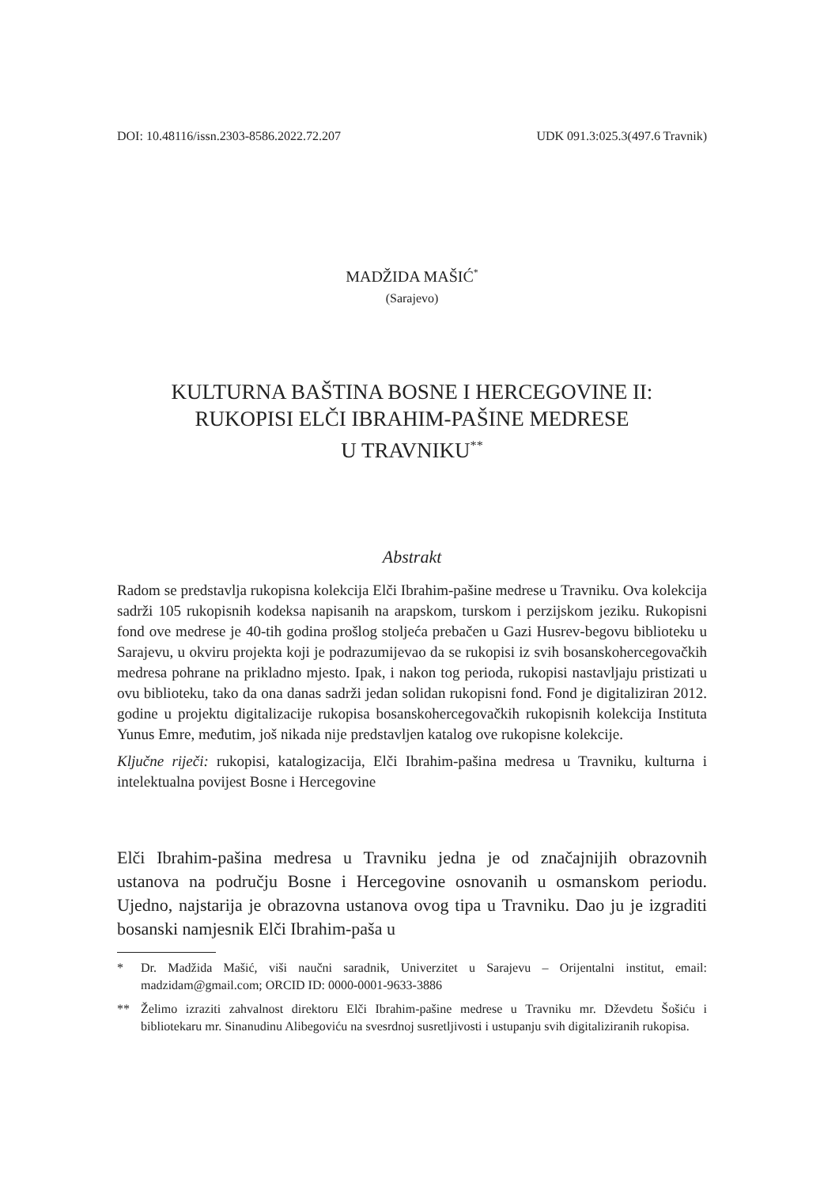DOI: 10.48116/issn.2303-8586.2022.72.207 UDK 091.3:025.3(497.6 Travnik)
MADŽIDA MAŠIĆ<sup>*</sup>
(Sarajevo)
KULTURNA BAŠTINA BOSNE I HERCEGOVINE II:
RUKOPISI ELČI IBRAHIM-PAŠINE MEDRESE
U TRAVNIKU<sup>**</sup>
Abstrakt
Radom se predstavlja rukopisna kolekcija Elči Ibrahim-pašine medrese u Travniku. Ova kolekcija sadrži 105 rukopisnih kodeksa napisanih na arapskom, turskom i perzijskom jeziku. Rukopisni fond ove medrese je 40-tih godina prošlog stoljeća prebačen u Gazi Husrev-begovu biblioteku u Sarajevu, u okviru projekta koji je podrazumijevao da se rukopisi iz svih bosanskohercegovačkih medresa pohrane na prikladno mjesto. Ipak, i nakon tog perioda, rukopisi nastavljaju pristizati u ovu biblioteku, tako da ona danas sadrži jedan solidan rukopisni fond. Fond je digitaliziran 2012. godine u projektu digitalizacije rukopisa bosanskohercegovačkih rukopisnih kolekcija Instituta Yunus Emre, međutim, još nikada nije predstavljen katalog ove rukopisne kolekcije.
Ključne riječi: rukopisi, katalogizacija, Elči Ibrahim-pašina medresa u Travniku, kulturna i intelektualna povijest Bosne i Hercegovine
Elči Ibrahim-pašina medresa u Travniku jedna je od značajnijih obrazovnih ustanova na području Bosne i Hercegovine osnovanih u osmanskom periodu. Ujedno, najstarija je obrazovna ustanova ovog tipa u Travniku. Dao ju je izgraditi bosanski namjesnik Elči Ibrahim-paša u
* Dr. Madžida Mašić, viši naučni saradnik, Univerzitet u Sarajevu – Orijentalni institut, email: madzidam@gmail.com; ORCID ID: 0000-0001-9633-3886
** Želimo izraziti zahvalnost direktoru Elči Ibrahim-pašine medrese u Travniku mr. Dževdetu Šošiću i bibliotekaru mr. Sinanudinu Alibegoviću na svesrdnoj susretljivosti i ustupanju svih digitaliziranih rukopisa.